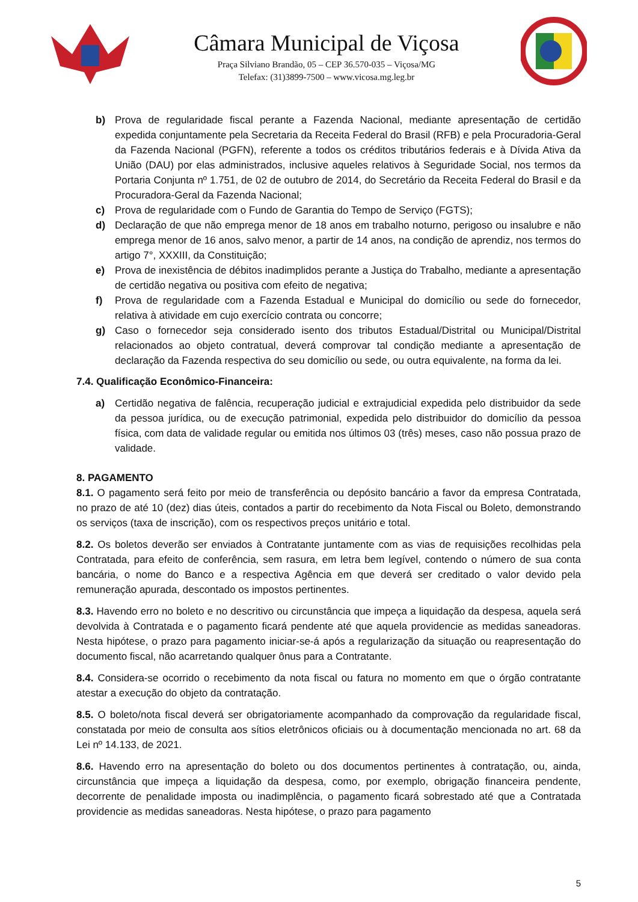Câmara Municipal de Viçosa
Praça Silviano Brandão, 05 – CEP 36.570-035 – Viçosa/MG
Telefax: (31)3899-7500 – www.vicosa.mg.leg.br
b) Prova de regularidade fiscal perante a Fazenda Nacional, mediante apresentação de certidão expedida conjuntamente pela Secretaria da Receita Federal do Brasil (RFB) e pela Procuradoria-Geral da Fazenda Nacional (PGFN), referente a todos os créditos tributários federais e à Dívida Ativa da União (DAU) por elas administrados, inclusive aqueles relativos à Seguridade Social, nos termos da Portaria Conjunta nº 1.751, de 02 de outubro de 2014, do Secretário da Receita Federal do Brasil e da Procuradora-Geral da Fazenda Nacional;
c) Prova de regularidade com o Fundo de Garantia do Tempo de Serviço (FGTS);
d) Declaração de que não emprega menor de 18 anos em trabalho noturno, perigoso ou insalubre e não emprega menor de 16 anos, salvo menor, a partir de 14 anos, na condição de aprendiz, nos termos do artigo 7°, XXXIII, da Constituição;
e) Prova de inexistência de débitos inadimplidos perante a Justiça do Trabalho, mediante a apresentação de certidão negativa ou positiva com efeito de negativa;
f) Prova de regularidade com a Fazenda Estadual e Municipal do domicílio ou sede do fornecedor, relativa à atividade em cujo exercício contrata ou concorre;
g) Caso o fornecedor seja considerado isento dos tributos Estadual/Distrital ou Municipal/Distrital relacionados ao objeto contratual, deverá comprovar tal condição mediante a apresentação de declaração da Fazenda respectiva do seu domicílio ou sede, ou outra equivalente, na forma da lei.
7.4. Qualificação Econômico-Financeira:
a) Certidão negativa de falência, recuperação judicial e extrajudicial expedida pelo distribuidor da sede da pessoa jurídica, ou de execução patrimonial, expedida pelo distribuidor do domicílio da pessoa física, com data de validade regular ou emitida nos últimos 03 (três) meses, caso não possua prazo de validade.
8. PAGAMENTO
8.1. O pagamento será feito por meio de transferência ou depósito bancário a favor da empresa Contratada, no prazo de até 10 (dez) dias úteis, contados a partir do recebimento da Nota Fiscal ou Boleto, demonstrando os serviços (taxa de inscrição), com os respectivos preços unitário e total.
8.2. Os boletos deverão ser enviados à Contratante juntamente com as vias de requisições recolhidas pela Contratada, para efeito de conferência, sem rasura, em letra bem legível, contendo o número de sua conta bancária, o nome do Banco e a respectiva Agência em que deverá ser creditado o valor devido pela remuneração apurada, descontado os impostos pertinentes.
8.3. Havendo erro no boleto e no descritivo ou circunstância que impeça a liquidação da despesa, aquela será devolvida à Contratada e o pagamento ficará pendente até que aquela providencie as medidas saneadoras. Nesta hipótese, o prazo para pagamento iniciar-se-á após a regularização da situação ou reapresentação do documento fiscal, não acarretando qualquer ônus para a Contratante.
8.4. Considera-se ocorrido o recebimento da nota fiscal ou fatura no momento em que o órgão contratante atestar a execução do objeto da contratação.
8.5. O boleto/nota fiscal deverá ser obrigatoriamente acompanhado da comprovação da regularidade fiscal, constatada por meio de consulta aos sítios eletrônicos oficiais ou à documentação mencionada no art. 68 da Lei nº 14.133, de 2021.
8.6. Havendo erro na apresentação do boleto ou dos documentos pertinentes à contratação, ou, ainda, circunstância que impeça a liquidação da despesa, como, por exemplo, obrigação financeira pendente, decorrente de penalidade imposta ou inadimplência, o pagamento ficará sobrestado até que a Contratada providencie as medidas saneadoras. Nesta hipótese, o prazo para pagamento
5